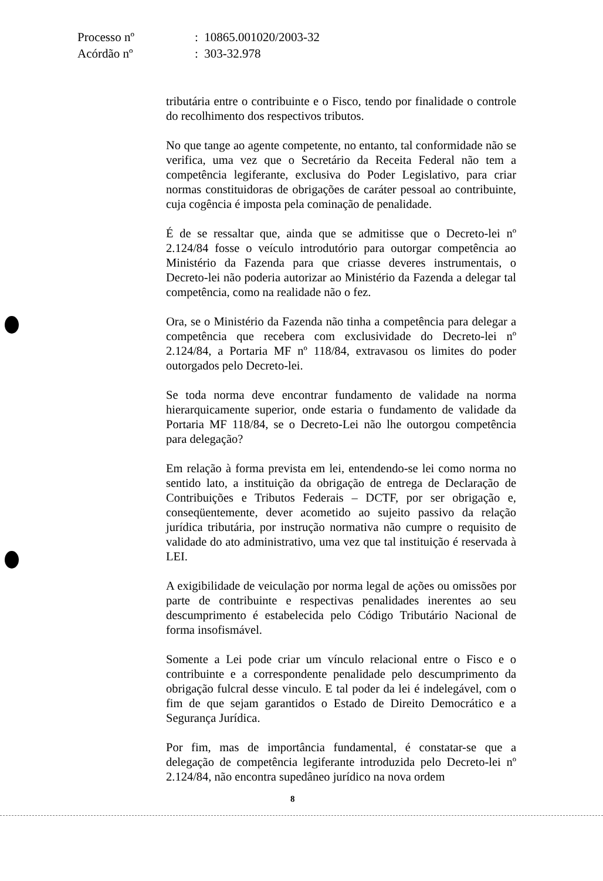| Processo nº | : 10865.001020/2003-32 |
| Acórdão nº | : 303-32.978 |
tributária entre o contribuinte e o Fisco, tendo por finalidade o controle do recolhimento dos respectivos tributos.
No que tange ao agente competente, no entanto, tal conformidade não se verifica, uma vez que o Secretário da Receita Federal não tem a competência legiferante, exclusiva do Poder Legislativo, para criar normas constituidoras de obrigações de caráter pessoal ao contribuinte, cuja cogência é imposta pela cominação de penalidade.
É de se ressaltar que, ainda que se admitisse que o Decreto-lei nº 2.124/84 fosse o veículo introdutório para outorgar competência ao Ministério da Fazenda para que criasse deveres instrumentais, o Decreto-lei não poderia autorizar ao Ministério da Fazenda a delegar tal competência, como na realidade não o fez.
Ora, se o Ministério da Fazenda não tinha a competência para delegar a competência que recebera com exclusividade do Decreto-lei nº 2.124/84, a Portaria MF nº 118/84, extravasou os limites do poder outorgados pelo Decreto-lei.
Se toda norma deve encontrar fundamento de validade na norma hierarquicamente superior, onde estaria o fundamento de validade da Portaria MF 118/84, se o Decreto-Lei não lhe outorgou competência para delegação?
Em relação à forma prevista em lei, entendendo-se lei como norma no sentido lato, a instituição da obrigação de entrega de Declaração de Contribuições e Tributos Federais – DCTF, por ser obrigação e, conseqüentemente, dever acometido ao sujeito passivo da relação jurídica tributária, por instrução normativa não cumpre o requisito de validade do ato administrativo, uma vez que tal instituição é reservada à LEI.
A exigibilidade de veiculação por norma legal de ações ou omissões por parte de contribuinte e respectivas penalidades inerentes ao seu descumprimento é estabelecida pelo Código Tributário Nacional de forma insofismável.
Somente a Lei pode criar um vínculo relacional entre o Fisco e o contribuinte e a correspondente penalidade pelo descumprimento da obrigação fulcral desse vinculo. E tal poder da lei é indelegável, com o fim de que sejam garantidos o Estado de Direito Democrático e a Segurança Jurídica.
Por fim, mas de importância fundamental, é constatar-se que a delegação de competência legiferante introduzida pelo Decreto-lei nº 2.124/84, não encontra supedâneo jurídico na nova ordem
8